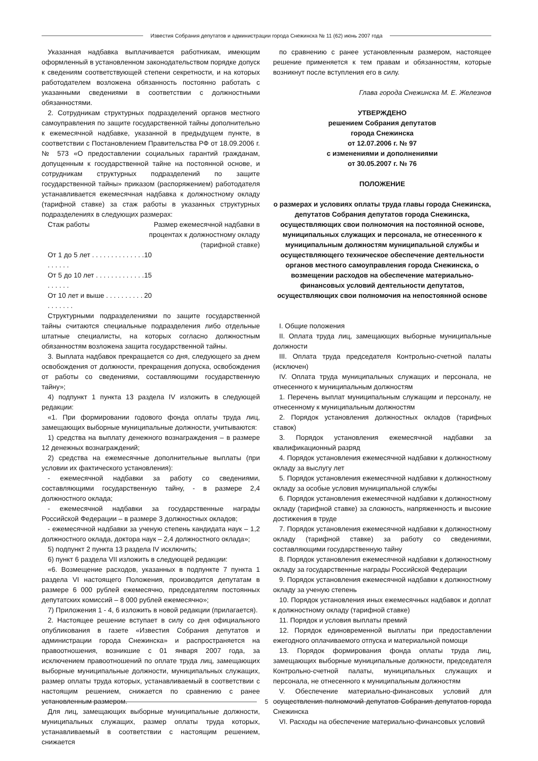Известия Собрания депутатов и администрации города Снежинска № 11 (62) июнь 2007 года
Указанная надбавка выплачивается работникам, имеющим оформленный в установленном законодательством порядке допуск к сведениям соответствующей степени секретности, и на которых работодателем возложена обязанность постоянно работать с указанными сведениями в соответствии с должностными обязанностями.
2. Сотрудникам структурных подразделений органов местного самоуправления по защите государственной тайны дополнительно к ежемесячной надбавке, указанной в предыдущем пункте, в соответствии с Постановлением Правительства РФ от 18.09.2006 г. № 573 «О предоставлении социальных гарантий гражданам, допущенным к государственной тайне на постоянной основе, и сотрудникам структурных подразделений по защите государственной тайны» приказом (распоряжением) работодателя устанавливается ежемесячная надбавка к должностному окладу (тарифной ставке) за стаж работы в указанных структурных подразделениях в следующих размерах:
| Стаж работы | Размер ежемесячной надбавки в процентах к должностному окладу (тарифной ставке) |
| От 1 до 5 лет . . . . . . . . . . . . . . . . . . . . | 10 |
| От 5 до 10 лет . . . . . . . . . . . . . . . . . . . | 15 |
| От 10 лет и выше . . . . . . . . . . . . . . . . . | 20 |
Структурными подразделениями по защите государственной тайны считаются специальные подразделения либо отдельные штатные специалисты, на которых согласно должностным обязанностям возложена защита государственной тайны.
3. Выплата надбавок прекращается со дня, следующего за днем освобождения от должности, прекращения допуска, освобождения от работы со сведениями, составляющими государственную тайну»;
4) подпункт 1 пункта 13 раздела IV изложить в следующей редакции:
«1. При формировании годового фонда оплаты труда лиц, замещающих выборные муниципальные должности, учитываются:
1) средства на выплату денежного вознаграждения – в размере 12 денежных вознаграждений;
2) средства на ежемесячные дополнительные выплаты (при условии их фактического установления):
- ежемесячной надбавки за работу со сведениями, составляющими государственную тайну, - в размере 2,4 должностного оклада;
- ежемесячной надбавки за государственные награды Российской Федерации – в размере 3 должностных окладов;
- ежемесячной надбавки за ученую степень кандидата наук – 1,2 должностного оклада, доктора наук – 2,4 должностного оклада»;
5) подпункт 2 пункта 13 раздела IV исключить;
6) пункт 6 раздела VII изложить в следующей редакции:
«6. Возмещение расходов, указанных в подпункте 7 пункта 1 раздела VI настоящего Положения, производится депутатам в размере 6 000 рублей ежемесячно, председателям постоянных депутатских комиссий – 8 000 рублей ежемесячно»;
7) Приложения 1 - 4, 6 изложить в новой редакции (прилагается).
2. Настоящее решение вступает в силу со дня официального опубликования в газете «Известия Собрания депутатов и администрации города Снежинска» и распространяется на правоотношения, возникшие с 01 января 2007 года, за исключением правоотношений по оплате труда лиц, замещающих выборные муниципальные должности, муниципальных служащих, размер оплаты труда которых, устанавливаемый в соответствии с настоящим решением, снижается по сравнению с ранее установленным размером.
Для лиц, замещающих выборные муниципальные должности, муниципальных служащих, размер оплаты труда которых, устанавливаемый в соответствии с настоящим решением, снижается
по сравнению с ранее установленным размером, настоящее решение применяется к тем правам и обязанностям, которые возникнут после вступления его в силу.
Глава города Снежинска М. Е. Железнов
УТВЕРЖДЕНО
решением Собрания депутатов
города Снежинска
от 12.07.2006 г. № 97
с изменениями и дополнениями
от 30.05.2007 г. № 76
ПОЛОЖЕНИЕ
о размерах и условиях оплаты труда главы города Снежинска, депутатов Собрания депутатов города Снежинска, осуществляющих свои полномочия на постоянной основе, муниципальных служащих и персонала, не отнесенного к муниципальным должностям муниципальной службы и осуществляющего техническое обеспечение деятельности органов местного самоуправления города Снежинска, о возмещении расходов на обеспечение материально-финансовых условий деятельности депутатов, осуществляющих свои полномочия на непостоянной основе
I. Общие положения
II. Оплата труда лиц, замещающих выборные муниципальные должности
III. Оплата труда председателя Контрольно-счетной палаты (исключен)
IV. Оплата труда муниципальных служащих и персонала, не отнесенного к муниципальным должностям
1. Перечень выплат муниципальным служащим и персоналу, не отнесенному к муниципальным должностям
2. Порядок установления должностных окладов (тарифных ставок)
3. Порядок установления ежемесячной надбавки за квалификационный разряд
4. Порядок установления ежемесячной надбавки к должностному окладу за выслугу лет
5. Порядок установления ежемесячной надбавки к должностному окладу за особые условия муниципальной службы
6. Порядок установления ежемесячной надбавки к должностному окладу (тарифной ставке) за сложность, напряженность и высокие достижения в труде
7. Порядок установления ежемесячной надбавки к должностному окладу (тарифной ставке) за работу со сведениями, составляющими государственную тайну
8. Порядок установления ежемесячной надбавки к должностному окладу за государственные награды Российской Федерации
9. Порядок установления ежемесячной надбавки к должностному окладу за ученую степень
10. Порядок установления иных ежемесячных надбавок и доплат к должностному окладу (тарифной ставке)
11. Порядок и условия выплаты премий
12. Порядок единовременной выплаты при предоставлении ежегодного оплачиваемого отпуска и материальной помощи
13. Порядок формирования фонда оплаты труда лиц, замещающих выборные муниципальные должности, председателя Контрольно-счетной палаты, муниципальных служащих и персонала, не отнесенного к муниципальным должностям
V. Обеспечение материально-финансовых условий для осуществления полномочий депутатов Собрания депутатов города Снежинска
VI. Расходы на обеспечение материально-финансовых условий
5